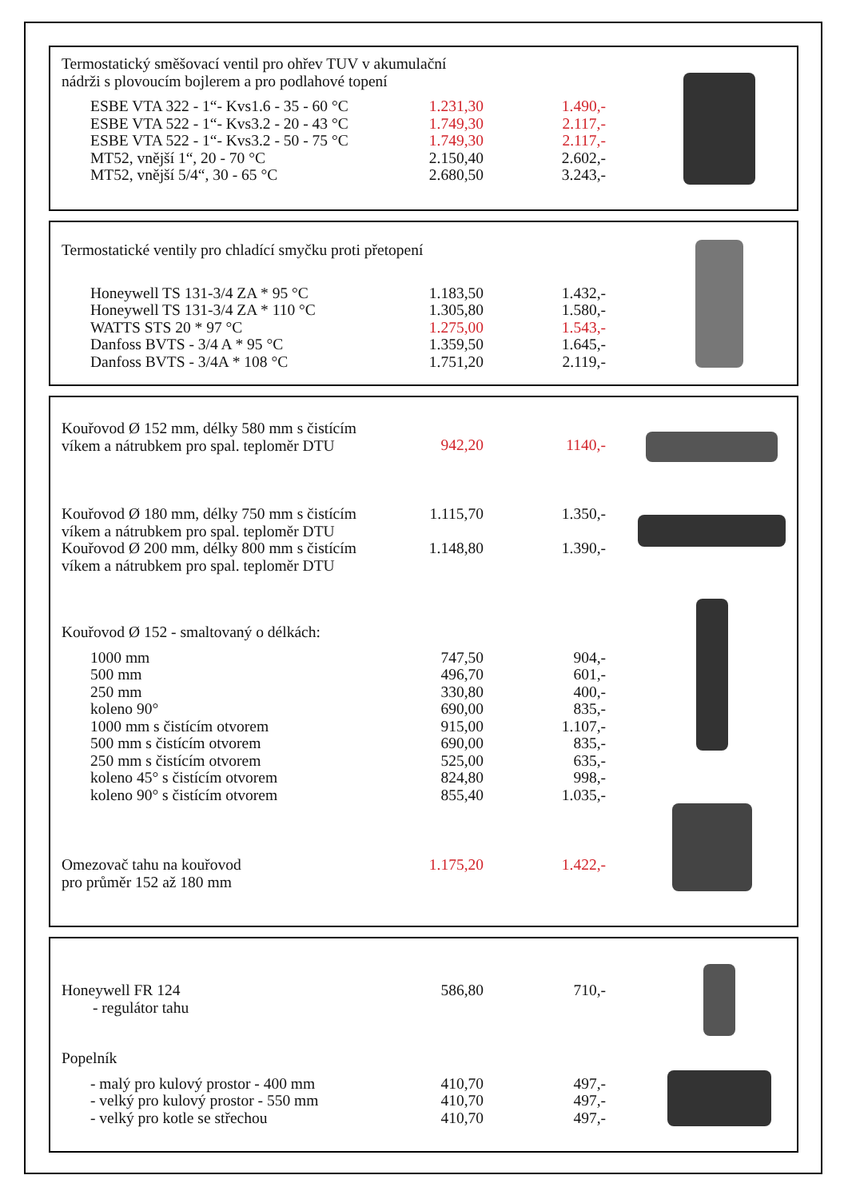Termostatický směšovací ventil pro ohřev TUV v akumulační
nádrži s plovoucím bojlerem a pro podlahové topení
| ESBE VTA 322 - 1“- Kvs1.6 - 35 - 60 °C | 1.231,30 | 1.490,- |
| ESBE VTA 522 - 1“- Kvs3.2 - 20 - 43 °C | 1.749,30 | 2.117,- |
| ESBE VTA 522 - 1“- Kvs3.2 - 50 - 75 °C | 1.749,30 | 2.117,- |
| MT52, vnější 1“, 20 - 70 °C | 2.150,40 | 2.602,- |
| MT52, vnější 5/4“, 30 - 65 °C | 2.680,50 | 3.243,- |
Termostatické ventily pro chladící smyčku proti přetopení
| Honeywell TS 131-3/4 ZA * 95 °C | 1.183,50 | 1.432,- |
| Honeywell TS 131-3/4 ZA * 110 °C | 1.305,80 | 1.580,- |
| WATTS STS 20 * 97 °C | 1.275,00 | 1.543,- |
| Danfoss BVTS - 3/4 A * 95 °C | 1.359,50 | 1.645,- |
| Danfoss BVTS - 3/4A * 108 °C | 1.751,20 | 2.119,- |
| Kouřovod Ø 152 mm, délky 580 mm s čistícím víkem a nátrubkem pro spal. teploměr DTU | 942,20 | 1140,- |
| Kouřovod Ø 180 mm, délky 750 mm s čistícím víkem a nátrubkem pro spal. teploměr DTU | 1.115,70 | 1.350,- |
| Kouřovod Ø 200 mm, délky 800 mm s čistícím víkem a nátrubkem pro spal. teploměr DTU | 1.148,80 | 1.390,- |
Kouřovod Ø 152 - smaltovaný o délkách:
| 1000 mm | 747,50 | 904,- |
| 500 mm | 496,70 | 601,- |
| 250 mm | 330,80 | 400,- |
| koleno 90° | 690,00 | 835,- |
| 1000 mm s čistícím otvorem | 915,00 | 1.107,- |
| 500 mm s čistícím otvorem | 690,00 | 835,- |
| 250 mm s čistícím otvorem | 525,00 | 635,- |
| koleno 45° s čistícím otvorem | 824,80 | 998,- |
| koleno 90° s čistícím otvorem | 855,40 | 1.035,- |
| Omezovač tahu na kouřovod pro průměr 152 až 180 mm | 1.175,20 | 1.422,- |
| Honeywell FR 124 - regulátor tahu | 586,80 | 710,- |
Popelník
| - malý pro kulový prostor - 400 mm | 410,70 | 497,- |
| - velký pro kulový prostor - 550 mm | 410,70 | 497,- |
| - velký pro kotle se střechou | 410,70 | 497,- |